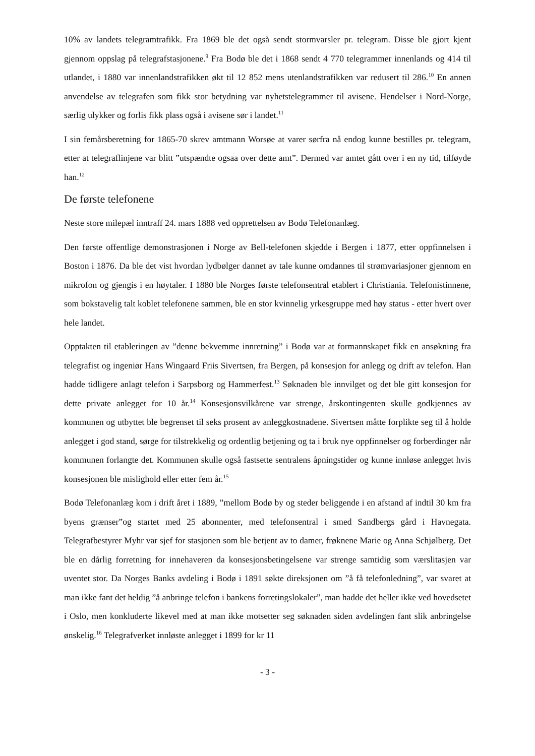10% av landets telegramtrafikk. Fra 1869 ble det også sendt stormvarsler pr. telegram. Disse ble gjort kjent gjennom oppslag på telegrafstasjonene.<sup>9</sup> Fra Bodø ble det i 1868 sendt 4 770 telegrammer innenlands og 414 til utlandet, i 1880 var innenlandstrafikken økt til 12 852 mens utenlandstrafikken var redusert til 286.<sup>10</sup> En annen anvendelse av telegrafen som fikk stor betydning var nyhetstelegrammer til avisene. Hendelser i Nord-Norge, særlig ulykker og forlis fikk plass også i avisene sør i landet.<sup>11</sup>
I sin femårsberetning for 1865-70 skrev amtmann Worsøe at varer sørfra nå endog kunne bestilles pr. telegram, etter at telegraflinjene var blitt ”utspændte ogsaa over dette amt”. Dermed var amtet gått over i en ny tid, tilføyde han.<sup>12</sup>
De første telefonene
Neste store milepæl inntraff 24. mars 1888 ved opprettelsen av Bodø Telefonanlæg.
Den første offentlige demonstrasjonen i Norge av Bell-telefonen skjedde i Bergen i 1877, etter oppfinnelsen i Boston i 1876. Da ble det vist hvordan lydbølger dannet av tale kunne omdannes til strømvariasjoner gjennom en mikrofon og gjengis i en høytaler. I 1880 ble Norges første telefonsentral etablert i Christiania. Telefonistinnene, som bokstavelig talt koblet telefonene sammen, ble en stor kvinnelig yrkesgruppe med høy status - etter hvert over hele landet.
Opptakten til etableringen av ”denne bekvemme innretning” i Bodø var at formannskapet fikk en ansøkning fra telegrafist og ingeniør Hans Wingaard Friis Sivertsen, fra Bergen, på konsesjon for anlegg og drift av telefon. Han hadde tidligere anlagt telefon i Sarpsborg og Hammerfest.<sup>13</sup> Søknaden ble innvilget og det ble gitt konsesjon for dette private anlegget for 10 år.<sup>14</sup> Konsesjonsvilkårene var strenge, årskontingenten skulle godkjennes av kommunen og utbyttet ble begrenset til seks prosent av anleggkostnadene. Sivertsen måtte forplikte seg til å holde anlegget i god stand, sørge for tilstrekkelig og ordentlig betjening og ta i bruk nye oppfinnelser og forberdinger når kommunen forlangte det. Kommunen skulle også fastsette sentralens åpningstider og kunne innløse anlegget hvis konsesjonen ble mislighold eller etter fem år.<sup>15</sup>
Bodø Telefonanlæg kom i drift året i 1889, ”mellom Bodø by og steder beliggende i en afstand af indtil 30 km fra byens grænser”og startet med 25 abonnenter, med telefonsentral i smed Sandbergs gård i Havnegata. Telegrafbestyrer Myhr var sjef for stasjonen som ble betjent av to damer, frøknene Marie og Anna Schjølberg. Det ble en dårlig forretning for innehaveren da konsesjonsbetingelsene var strenge samtidig som værslitasjen var uventet stor. Da Norges Banks avdeling i Bodø i 1891 søkte direksjonen om ”å få telefonledning”, var svaret at man ikke fant det heldig ”å anbringe telefon i bankens forretingslokaler”, man hadde det heller ikke ved hovedsetet i Oslo, men konkluderte likevel med at man ikke motsetter seg søknaden siden avdelingen fant slik anbringelse ønskelig.<sup>16</sup> Telegrafverket innløste anlegget i 1899 for kr 11
- 3 -